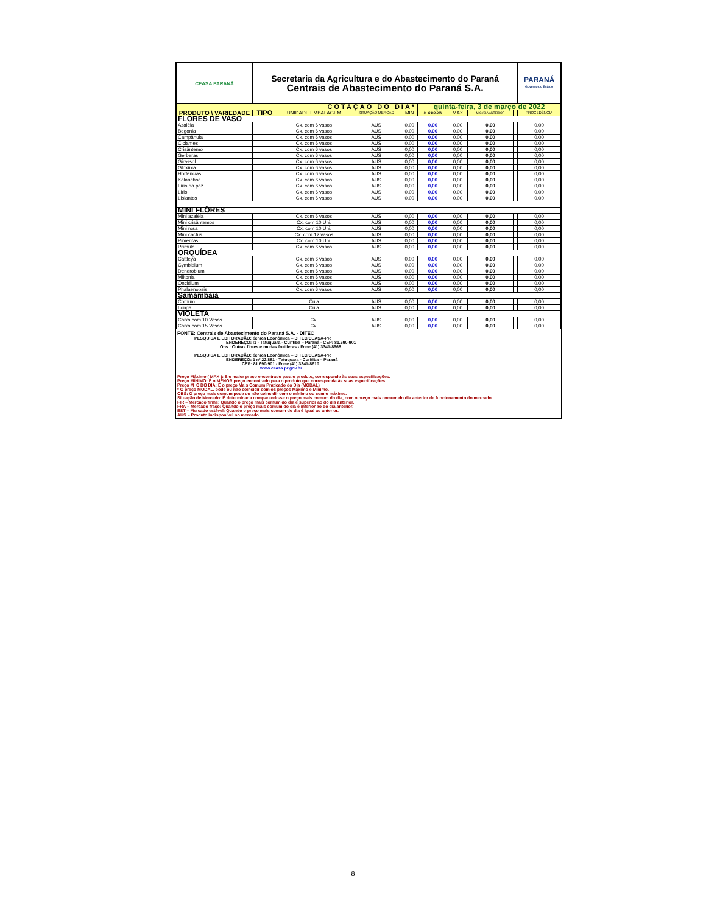| CEASA PARANÁ | Secretaria da Agricultura e do Abastecimento do Paraná Centrais de Abastecimento do Paraná S.A. | | | | | | | | PARANÁ Governo do Estado |
| COTAÇÃO DO DIA* | | | | | quinta-feira, 3 de março de 2022 | | | | |
| PRODUTO \ VARIEDADE | TIPO | UNIDADE EMBALAGEM | SITUAÇÃO MERCAD | MIN | M_C DO DIA | MAX | M.C./DIA ANTERIOR | | PROCEDÊNCIA |
| FLORES DE VASO | | | | | | | | | |
| Azaléia | | Cx. com 6 vasos | AUS | 0,00 | 0,00 | 0,00 | 0,00 | | 0,00 |
| Begonia | | Cx. com 6 vasos | AUS | 0,00 | 0,00 | 0,00 | 0,00 | | 0,00 |
| Campânula | | Cx. com 6 vasos | AUS | 0,00 | 0,00 | 0,00 | 0,00 | | 0,00 |
| Ciclames | | Cx. com 6 vasos | AUS | 0,00 | 0,00 | 0,00 | 0,00 | | 0,00 |
| Crisântemo | | Cx. com 6 vasos | AUS | 0,00 | 0,00 | 0,00 | 0,00 | | 0,00 |
| Gerberas | | Cx. com 6 vasos | AUS | 0,00 | 0,00 | 0,00 | 0,00 | | 0,00 |
| Girassol | | Cx. com 6 vasos | AUS | 0,00 | 0,00 | 0,00 | 0,00 | | 0,00 |
| Gloxínia | | Cx. com 6 vasos | AUS | 0,00 | 0,00 | 0,00 | 0,00 | | 0,00 |
| Hortências | | Cx. com 6 vasos | AUS | 0,00 | 0,00 | 0,00 | 0,00 | | 0,00 |
| Kalanchoe | | Cx. com 6 vasos | AUS | 0,00 | 0,00 | 0,00 | 0,00 | | 0,00 |
| Lírio da paz | | Cx. com 6 vasos | AUS | 0,00 | 0,00 | 0,00 | 0,00 | | 0,00 |
| Lírio | | Cx. com 6 vasos | AUS | 0,00 | 0,00 | 0,00 | 0,00 | | 0,00 |
| Lisiantos | | Cx. com 6 vasos | AUS | 0,00 | 0,00 | 0,00 | 0,00 | | 0,00 |
| MINI FLÔRES | | | | | | | | | |
| Mini azaléia | | Cx. com 6 vasos | AUS | 0,00 | 0,00 | 0,00 | 0,00 | | 0,00 |
| Mini crisântemos | | Cx. com 10 Uni. | AUS | 0,00 | 0,00 | 0,00 | 0,00 | | 0,00 |
| Mini rosa | | Cx. com 10 Uni. | AUS | 0,00 | 0,00 | 0,00 | 0,00 | | 0,00 |
| Mini cactus | | Cx. com 12 vasos | AUS | 0,00 | 0,00 | 0,00 | 0,00 | | 0,00 |
| Pimentas | | Cx. com 10 Uni. | AUS | 0,00 | 0,00 | 0,00 | 0,00 | | 0,00 |
| Prímula | | Cx. com 6 vasos | AUS | 0,00 | 0,00 | 0,00 | 0,00 | | 0,00 |
| ORQUÍDEA | | | | | | | | | |
| Cattleya | | Cx. com 6 vasos | AUS | 0,00 | 0,00 | 0,00 | 0,00 | | 0,00 |
| Cymbidium | | Cx. com 6 vasos | AUS | 0,00 | 0,00 | 0,00 | 0,00 | | 0,00 |
| Dendrobium | | Cx. com 6 vasos | AUS | 0,00 | 0,00 | 0,00 | 0,00 | | 0,00 |
| Miltonia | | Cx. com 6 vasos | AUS | 0,00 | 0,00 | 0,00 | 0,00 | | 0,00 |
| Oncidium | | Cx. com 6 vasos | AUS | 0,00 | 0,00 | 0,00 | 0,00 | | 0,00 |
| Phalaenopsis | | Cx. com 6 vasos | AUS | 0,00 | 0,00 | 0,00 | 0,00 | | 0,00 |
| Samambaia | | | | | | | | | |
| Comum | | Cuia | AUS | 0,00 | 0,00 | 0,00 | 0,00 | | 0,00 |
| Longa | | Cuia | AUS | 0,00 | 0,00 | 0,00 | 0,00 | | 0,00 |
| VIOLETA | | | | | | | | | |
| Caixa com 10 Vasos | | Cx. | AUS | 0,00 | 0,00 | 0,00 | 0,00 | | 0,00 |
| Caixa com 15 Vasos | | Cx. | AUS | 0,00 | 0,00 | 0,00 | 0,00 | | 0,00 |
FONTE: Centrais de Abastecimento do Paraná S.A. - DITEC
PESQUISA E EDITORAÇÃO: écnica Econômica – DITEC/CEASA-PR
ENDEREÇO: l1 - Tatuquara - Curitiba – Paraná - CEP: 81.690-901
Obs.: Outras flores e mudas frutíferas - Fone (41) 3341-8668
PESQUISA E EDITORAÇÃO: écnica Econômica – DITEC/CEASA-PR
ENDEREÇO: 1 nº 22.881 - Tatuquara - Curitiba – Paraná
CEP: 81.690-901 - Fone (41) 3341-8610
www.ceasa.pr.gov.br
Preço Máximo ( MAX ): E o maior preço encontrado para o produto, corresponde às suas especificações.
Preço MÍNIMO: É o MENOR preço encontrado para o produto que corresponda às suas especificações.
Preço M_C DO DIA: É o preço Mais Comum Praticado do Dia (MODAL)
* O preço MODAL, pode ou não coincidir com os preços Máximo e Mínimo.
OBS: O preço mais comum pode ou não coincidir com o mínimo ou com o máximo.
Situação de Mercado: É determinada comparando-se o preço mais comum do dia, com o preço mais comum do dia anterior de funcionamento do mercado.
FIR – Mercado firme: Quando o preço mais comum do dia é superior ao do dia anterior.
FRA – Mercado fraco: Quando o preço mais comum do dia é inferior ao do dia anterior.
EST – Mercado estável: Quando o preço mais comum do dia é igual ao anterior.
AUS – Produto indisponível no mercado
8